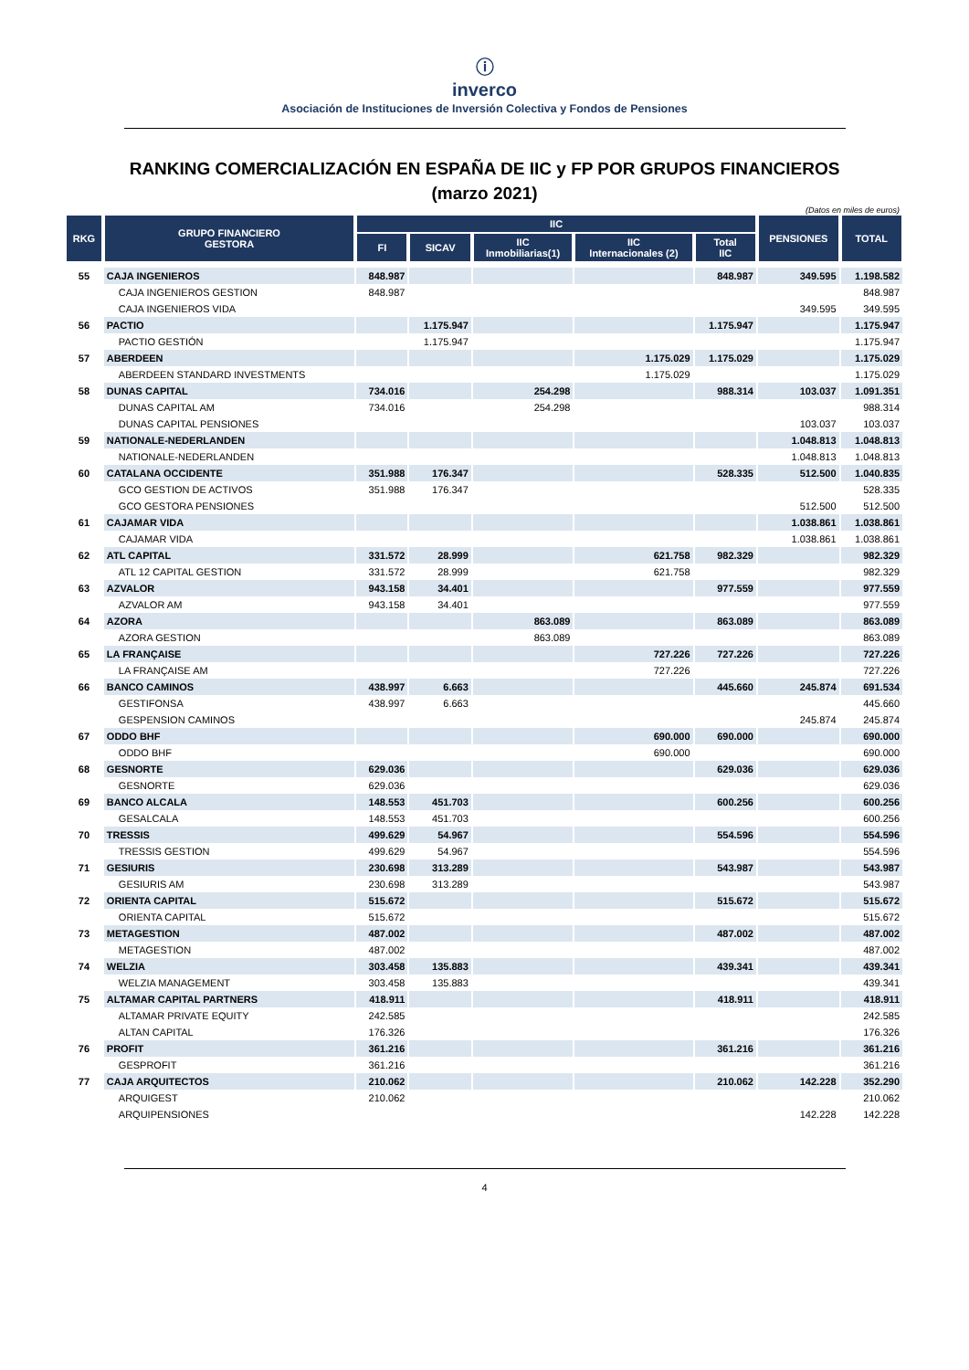ⓘ
inverco
Asociación de Instituciones de Inversión Colectiva y Fondos de Pensiones
RANKING COMERCIALIZACIÓN EN ESPAÑA DE IIC y FP POR GRUPOS FINANCIEROS
(marzo 2021)
(Datos en miles de euros)
| RKG | GRUPO FINANCIERO GESTORA | IIC | | | | | PENSIONES | TOTAL |
| --- | --- | --- | --- | --- | --- | --- | --- | --- |
| | | FI | SICAV | IIC Inmobiliarias(1) | IIC Internacionales (2) | Total IIC | | |
| 55 | CAJA INGENIEROS | 848.987 | | | | 848.987 | 349.595 | 1.198.582 |
| | CAJA INGENIEROS GESTION | 848.987 | | | | | | 848.987 |
| | CAJA INGENIEROS VIDA | | | | | | 349.595 | 349.595 |
| 56 | PACTIO | | 1.175.947 | | | 1.175.947 | | 1.175.947 |
| | PACTIO GESTIÓN | | 1.175.947 | | | | | 1.175.947 |
| 57 | ABERDEEN | | | | 1.175.029 | 1.175.029 | | 1.175.029 |
| | ABERDEEN STANDARD INVESTMENTS | | | | 1.175.029 | | | 1.175.029 |
| 58 | DUNAS CAPITAL | 734.016 | | 254.298 | | 988.314 | 103.037 | 1.091.351 |
| | DUNAS CAPITAL AM | 734.016 | | 254.298 | | | | 988.314 |
| | DUNAS CAPITAL PENSIONES | | | | | | 103.037 | 103.037 |
| 59 | NATIONALE-NEDERLANDEN | | | | | | 1.048.813 | 1.048.813 |
| | NATIONALE-NEDERLANDEN | | | | | | 1.048.813 | 1.048.813 |
| 60 | CATALANA OCCIDENTE | 351.988 | 176.347 | | | 528.335 | 512.500 | 1.040.835 |
| | GCO GESTION DE ACTIVOS | 351.988 | 176.347 | | | | | 528.335 |
| | GCO GESTORA PENSIONES | | | | | | 512.500 | 512.500 |
| 61 | CAJAMAR VIDA | | | | | | 1.038.861 | 1.038.861 |
| | CAJAMAR VIDA | | | | | | 1.038.861 | 1.038.861 |
| 62 | ATL CAPITAL | 331.572 | 28.999 | | 621.758 | 982.329 | | 982.329 |
| | ATL 12 CAPITAL GESTION | 331.572 | 28.999 | | 621.758 | | | 982.329 |
| 63 | AZVALOR | 943.158 | 34.401 | | | 977.559 | | 977.559 |
| | AZVALOR AM | 943.158 | 34.401 | | | | | 977.559 |
| 64 | AZORA | | | 863.089 | | 863.089 | | 863.089 |
| | AZORA GESTION | | | 863.089 | | | | 863.089 |
| 65 | LA FRANÇAISE | | | | 727.226 | 727.226 | | 727.226 |
| | LA FRANÇAISE AM | | | | 727.226 | | | 727.226 |
| 66 | BANCO CAMINOS | 438.997 | 6.663 | | | 445.660 | 245.874 | 691.534 |
| | GESTIFONSA | 438.997 | 6.663 | | | | | 445.660 |
| | GESPENSION CAMINOS | | | | | | 245.874 | 245.874 |
| 67 | ODDO BHF | | | | 690.000 | 690.000 | | 690.000 |
| | ODDO BHF | | | | 690.000 | | | 690.000 |
| 68 | GESNORTE | 629.036 | | | | 629.036 | | 629.036 |
| | GESNORTE | 629.036 | | | | | | 629.036 |
| 69 | BANCO ALCALA | 148.553 | 451.703 | | | 600.256 | | 600.256 |
| | GESALCALA | 148.553 | 451.703 | | | | | 600.256 |
| 70 | TRESSIS | 499.629 | 54.967 | | | 554.596 | | 554.596 |
| | TRESSIS GESTION | 499.629 | 54.967 | | | | | 554.596 |
| 71 | GESIURIS | 230.698 | 313.289 | | | 543.987 | | 543.987 |
| | GESIURIS AM | 230.698 | 313.289 | | | | | 543.987 |
| 72 | ORIENTA CAPITAL | 515.672 | | | | 515.672 | | 515.672 |
| | ORIENTA CAPITAL | 515.672 | | | | | | 515.672 |
| 73 | METAGESTION | 487.002 | | | | 487.002 | | 487.002 |
| | METAGESTION | 487.002 | | | | | | 487.002 |
| 74 | WELZIA | 303.458 | 135.883 | | | 439.341 | | 439.341 |
| | WELZIA MANAGEMENT | 303.458 | 135.883 | | | | | 439.341 |
| 75 | ALTAMAR CAPITAL PARTNERS | 418.911 | | | | 418.911 | | 418.911 |
| | ALTAMAR PRIVATE EQUITY | 242.585 | | | | | | 242.585 |
| | ALTAN CAPITAL | 176.326 | | | | | | 176.326 |
| 76 | PROFIT | 361.216 | | | | 361.216 | | 361.216 |
| | GESPROFIT | 361.216 | | | | | | 361.216 |
| 77 | CAJA ARQUITECTOS | 210.062 | | | | 210.062 | 142.228 | 352.290 |
| | ARQUIGEST | 210.062 | | | | | | 210.062 |
| | ARQUIPENSIONES | | | | | | 142.228 | 142.228 |
4